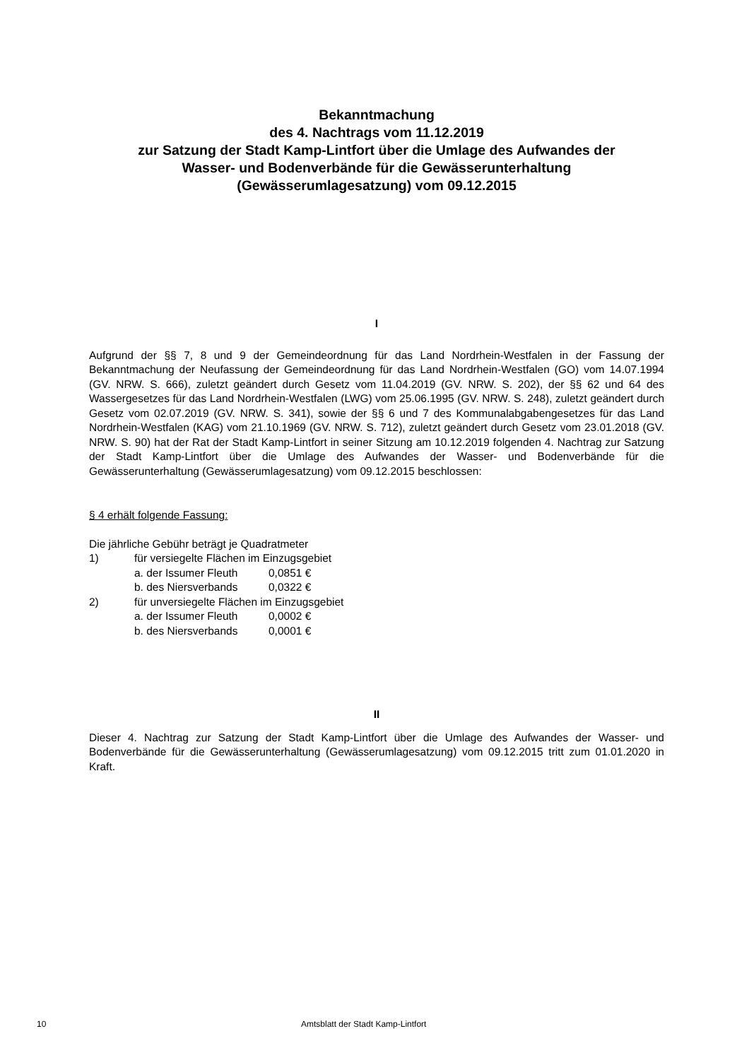Bekanntmachung
des 4. Nachtrags vom 11.12.2019
zur Satzung der Stadt Kamp-Lintfort über die Umlage des Aufwandes der
Wasser- und Bodenverbände für die Gewässerunterhaltung
(Gewässerumlagesatzung) vom 09.12.2015
I
Aufgrund der §§ 7, 8 und 9 der Gemeindeordnung für das Land Nordrhein-Westfalen in der Fassung der Bekanntmachung der Neufassung der Gemeindeordnung für das Land Nordrhein-Westfalen (GO) vom 14.07.1994 (GV. NRW. S. 666), zuletzt geändert durch Gesetz vom 11.04.2019 (GV. NRW. S. 202), der §§ 62 und 64 des Wassergesetzes für das Land Nordrhein-Westfalen (LWG) vom 25.06.1995 (GV. NRW. S. 248), zuletzt geändert durch Gesetz vom 02.07.2019 (GV. NRW. S. 341), sowie der §§ 6 und 7 des Kommunalabgabengesetzes für das Land Nordrhein-Westfalen (KAG) vom 21.10.1969 (GV. NRW. S. 712), zuletzt geändert durch Gesetz vom 23.01.2018 (GV. NRW. S. 90) hat der Rat der Stadt Kamp-Lintfort in seiner Sitzung am 10.12.2019 folgenden 4. Nachtrag zur Satzung der Stadt Kamp-Lintfort über die Umlage des Aufwandes der Wasser- und Bodenverbände für die Gewässerunterhaltung (Gewässerumlagesatzung) vom 09.12.2015 beschlossen:
§ 4 erhält folgende Fassung:
Die jährliche Gebühr beträgt je Quadratmeter
| 1) | für versiegelte Flächen im Einzugsgebiet | |
| | a. der Issumer Fleuth | 0,0851 € |
| | b. des Niersverbands | 0,0322 € |
| 2) | für unversiegelte Flächen im Einzugsgebiet | |
| | a. der Issumer Fleuth | 0,0002 € |
| | b. des Niersverbands | 0,0001 € |
II
Dieser 4. Nachtrag zur Satzung der Stadt Kamp-Lintfort über die Umlage des Aufwandes der Wasser- und Bodenverbände für die Gewässerunterhaltung (Gewässerumlagesatzung) vom 09.12.2015 tritt zum 01.01.2020 in Kraft.
10 Amtsblatt der Stadt Kamp-Lintfort